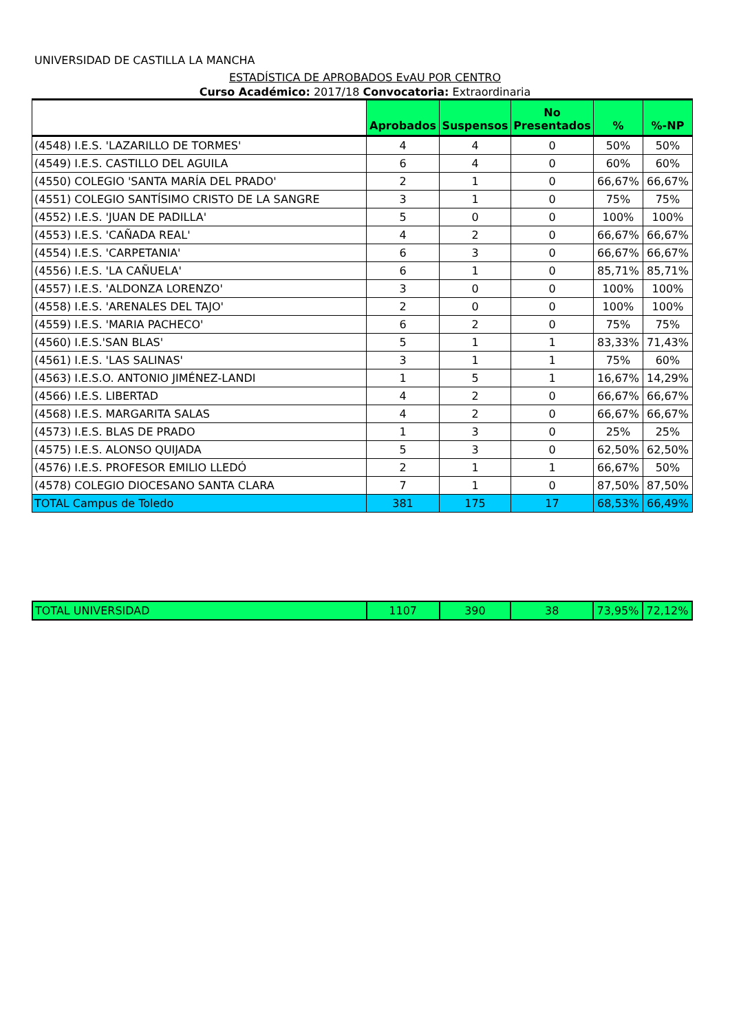UNIVERSIDAD DE CASTILLA LA MANCHA
ESTADÍSTICA DE APROBADOS EvAU POR CENTRO
Curso Académico: 2017/18 Convocatoria: Extraordinaria
| | Aprobados | Suspensos | No Presentados | % | %-NP |
| --- | --- | --- | --- | --- | --- |
| (4548) I.E.S. 'LAZARILLO DE TORMES' | 4 | 4 | 0 | 50% | 50% |
| (4549) I.E.S. CASTILLO DEL AGUILA | 6 | 4 | 0 | 60% | 60% |
| (4550) COLEGIO 'SANTA MARÍA DEL PRADO' | 2 | 1 | 0 | 66,67% | 66,67% |
| (4551) COLEGIO SANTÍSIMO CRISTO DE LA SANGRE | 3 | 1 | 0 | 75% | 75% |
| (4552) I.E.S. 'JUAN DE PADILLA' | 5 | 0 | 0 | 100% | 100% |
| (4553) I.E.S. 'CAÑADA REAL' | 4 | 2 | 0 | 66,67% | 66,67% |
| (4554) I.E.S. 'CARPETANIA' | 6 | 3 | 0 | 66,67% | 66,67% |
| (4556) I.E.S. 'LA CAÑUELA' | 6 | 1 | 0 | 85,71% | 85,71% |
| (4557) I.E.S. 'ALDONZA LORENZO' | 3 | 0 | 0 | 100% | 100% |
| (4558) I.E.S. 'ARENALES DEL TAJO' | 2 | 0 | 0 | 100% | 100% |
| (4559) I.E.S. 'MARIA PACHECO' | 6 | 2 | 0 | 75% | 75% |
| (4560) I.E.S.'SAN BLAS' | 5 | 1 | 1 | 83,33% | 71,43% |
| (4561) I.E.S. 'LAS SALINAS' | 3 | 1 | 1 | 75% | 60% |
| (4563) I.E.S.O. ANTONIO JIMÉNEZ-LANDI | 1 | 5 | 1 | 16,67% | 14,29% |
| (4566) I.E.S. LIBERTAD | 4 | 2 | 0 | 66,67% | 66,67% |
| (4568) I.E.S. MARGARITA SALAS | 4 | 2 | 0 | 66,67% | 66,67% |
| (4573) I.E.S. BLAS DE PRADO | 1 | 3 | 0 | 25% | 25% |
| (4575) I.E.S. ALONSO QUIJADA | 5 | 3 | 0 | 62,50% | 62,50% |
| (4576) I.E.S. PROFESOR EMILIO LLEDÓ | 2 | 1 | 1 | 66,67% | 50% |
| (4578) COLEGIO DIOCESANO SANTA CLARA | 7 | 1 | 0 | 87,50% | 87,50% |
| TOTAL Campus de Toledo | 381 | 175 | 17 | 68,53% | 66,49% |
| TOTAL UNIVERSIDAD | 1107 | 390 | 38 | 73,95% | 72,12% |